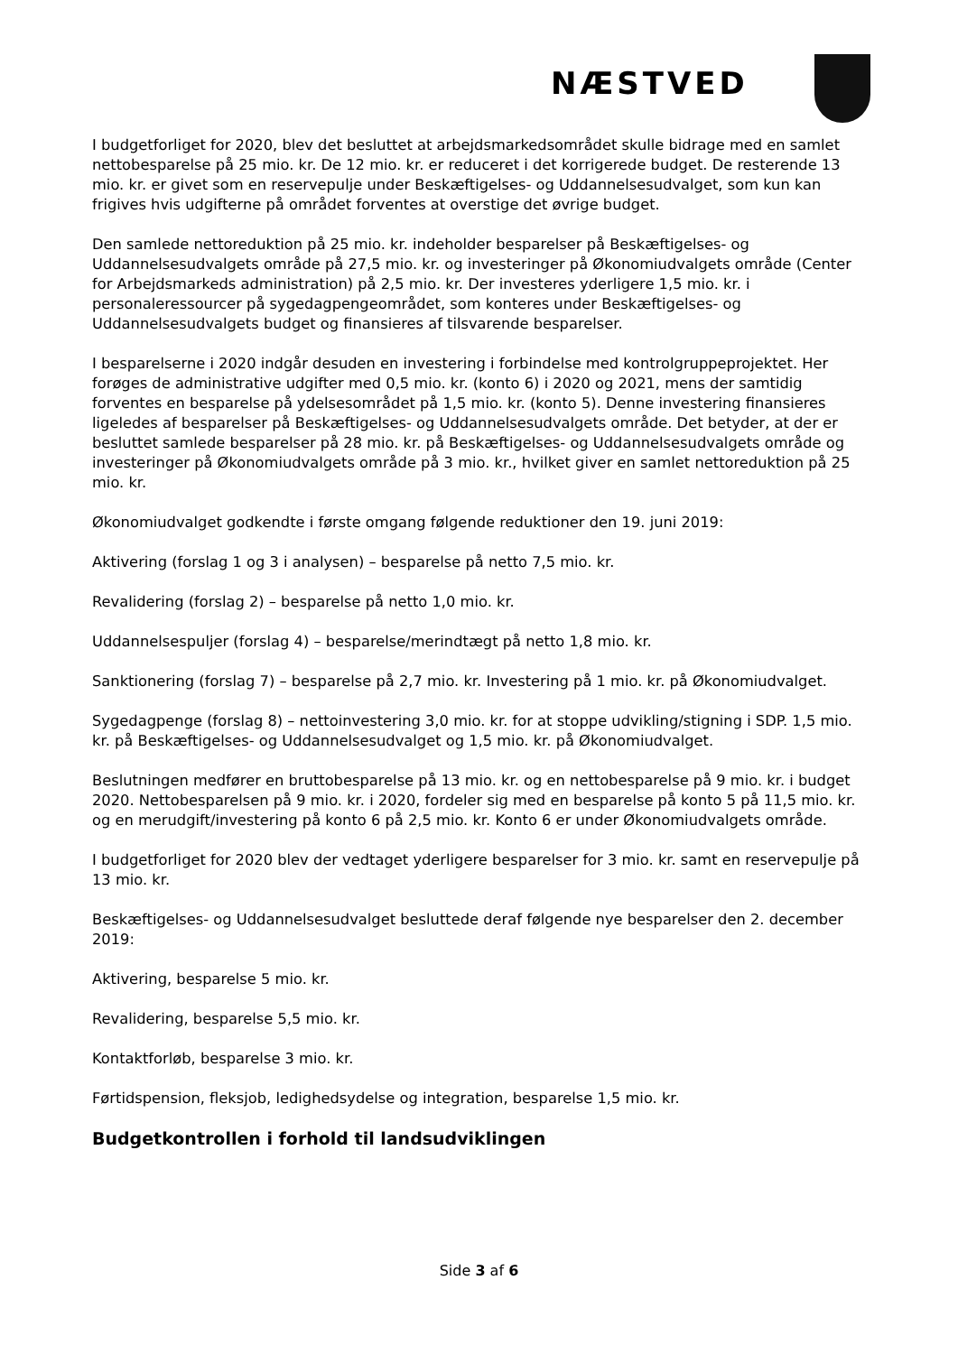NÆSTVED
I budgetforliget for 2020, blev det besluttet at arbejdsmarkedsområdet skulle bidrage med en samlet nettobesparelse på 25 mio. kr. De 12 mio. kr. er reduceret i det korrigerede budget. De resterende 13 mio. kr. er givet som en reservepulje under Beskæftigelses- og Uddannelsesudvalget, som kun kan frigives hvis udgifterne på området forventes at overstige det øvrige budget.
Den samlede nettoreduktion på 25 mio. kr. indeholder besparelser på Beskæftigelses- og Uddannelsesudvalgets område på 27,5 mio. kr. og investeringer på Økonomiudvalgets område (Center for Arbejdsmarkeds administration) på 2,5 mio. kr. Der investeres yderligere 1,5 mio. kr. i personaleressourcer på sygedagpengeområdet, som konteres under Beskæftigelses- og Uddannelsesudvalgets budget og finansieres af tilsvarende besparelser.
I besparelserne i 2020 indgår desuden en investering i forbindelse med kontrolgruppeprojektet. Her forøges de administrative udgifter med 0,5 mio. kr. (konto 6) i 2020 og 2021, mens der samtidig forventes en besparelse på ydelsesområdet på 1,5 mio. kr. (konto 5). Denne investering finansieres ligeledes af besparelser på Beskæftigelses- og Uddannelsesudvalgets område. Det betyder, at der er besluttet samlede besparelser på 28 mio. kr. på Beskæftigelses- og Uddannelsesudvalgets område og investeringer på Økonomiudvalgets område på 3 mio. kr., hvilket giver en samlet nettoreduktion på 25 mio. kr.
Økonomiudvalget godkendte i første omgang følgende reduktioner den 19. juni 2019:
Aktivering (forslag 1 og 3 i analysen) – besparelse på netto 7,5 mio. kr.
Revalidering (forslag 2) – besparelse på netto 1,0 mio. kr.
Uddannelsespuljer (forslag 4) – besparelse/merindtægt på netto 1,8 mio. kr.
Sanktionering (forslag 7) – besparelse på 2,7 mio. kr. Investering på 1 mio. kr. på Økonomiudvalget.
Sygedagpenge (forslag 8) – nettoinvestering 3,0 mio. kr. for at stoppe udvikling/stigning i SDP. 1,5 mio. kr. på Beskæftigelses- og Uddannelsesudvalget og 1,5 mio. kr. på Økonomiudvalget.
Beslutningen medfører en bruttobesparelse på 13 mio. kr. og en nettobesparelse på 9 mio. kr. i budget 2020. Nettobesparelsen på 9 mio. kr. i 2020, fordeler sig med en besparelse på konto 5 på 11,5 mio. kr. og en merudgift/investering på konto 6 på 2,5 mio. kr. Konto 6 er under Økonomiudvalgets område.
I budgetforliget for 2020 blev der vedtaget yderligere besparelser for 3 mio. kr. samt en reservepulje på 13 mio. kr.
Beskæftigelses- og Uddannelsesudvalget besluttede deraf følgende nye besparelser den 2. december 2019:
Aktivering, besparelse 5 mio. kr.
Revalidering, besparelse 5,5 mio. kr.
Kontaktforløb, besparelse 3 mio. kr.
Førtidspension, fleksjob, ledighedsydelse og integration, besparelse 1,5 mio. kr.
Budgetkontrollen i forhold til landsudviklingen
Side 3 af 6